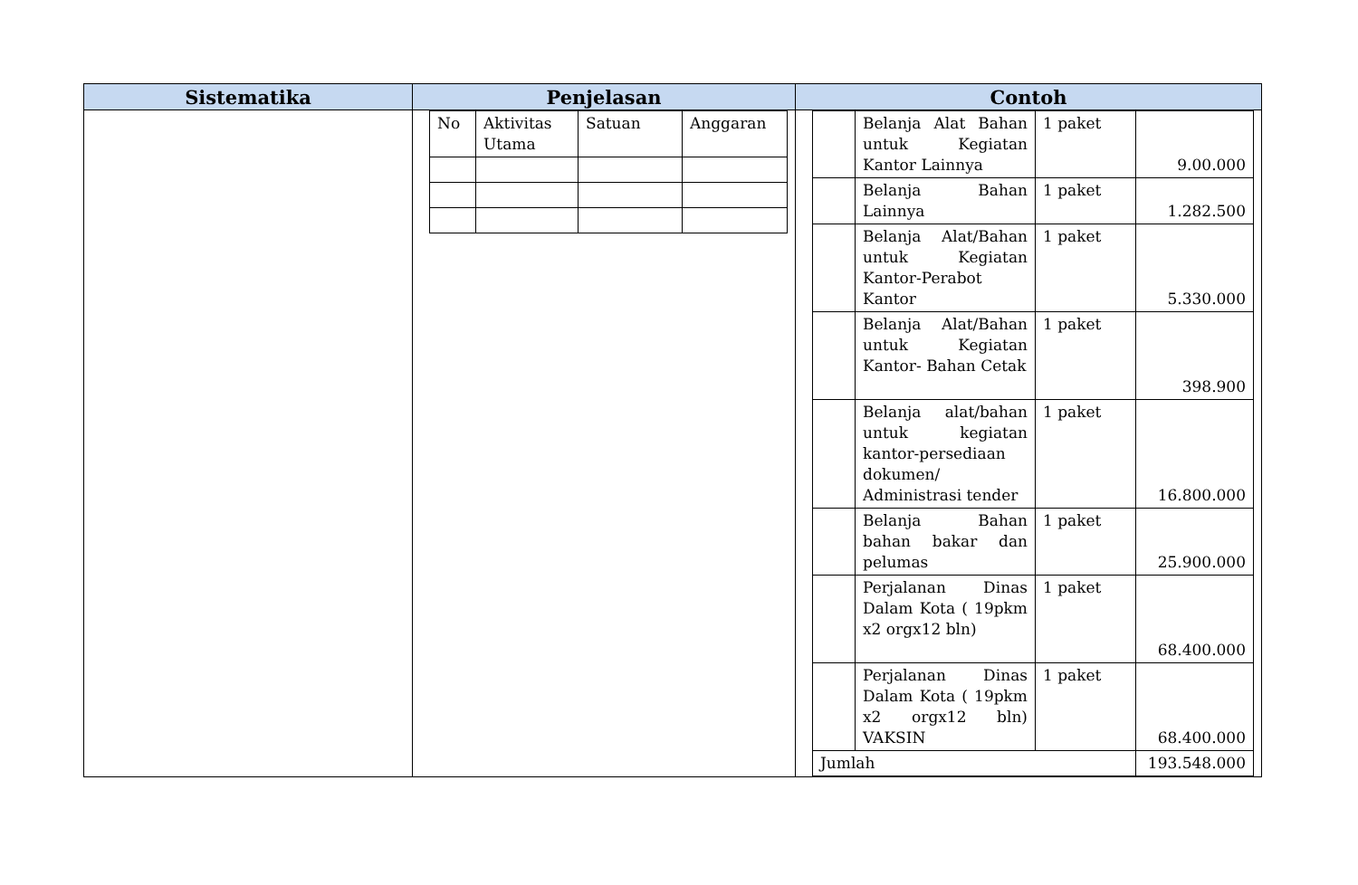| Sistematika | Penjelasan | Contoh |
| --- | --- | --- |
| | / No / Aktivitas Utama / Satuan / Anggaran / | / / Belanja Alat Bahan untuk Kegiatan Kantor Lainnya / 1 paket / 9.00.000 / / / Belanja Bahan Lainnya / 1 paket / 1.282.500 / / / Belanja Alat/Bahan untuk Kegiatan Kantor-Perabot Kantor / 1 paket / 5.330.000 / / / Belanja Alat/Bahan untuk Kegiatan Kantor- Bahan Cetak / 1 paket / 398.900 / / / Belanja alat/bahan untuk kegiatan kantor-persediaan dokumen/ Administrasi tender / 1 paket / 16.800.000 / / / Belanja Bahan bahan bakar dan pelumas / 1 paket / 25.900.000 / / / Perjalanan Dinas Dalam Kota ( 19pkm x2 orgx12 bln) / 1 paket / 68.400.000 / / / Perjalanan Dinas Dalam Kota ( 19pkm x2 orgx12 bln) VAKSIN / 1 paket / 68.400.000 / / Jumlah / / / 193.548.000 / |